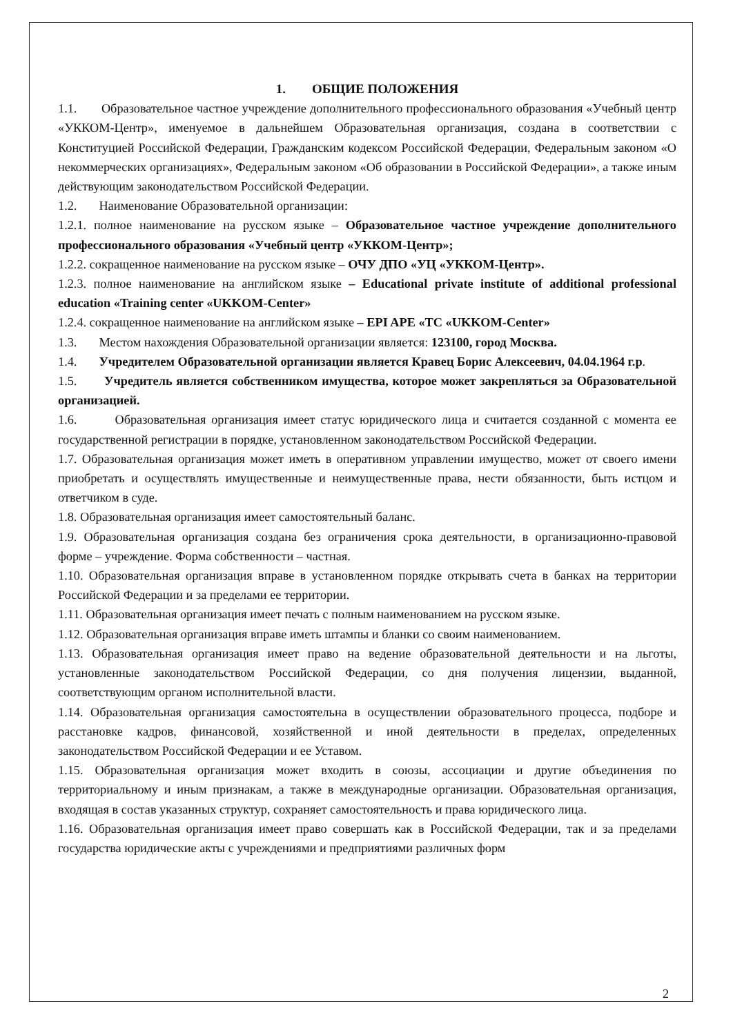1. ОБЩИЕ ПОЛОЖЕНИЯ
1.1. Образовательное частное учреждение дополнительного профессионального образования «Учебный центр «УККОМ-Центр», именуемое в дальнейшем Образовательная организация, создана в соответствии с Конституцией Российской Федерации, Гражданским кодексом Российской Федерации, Федеральным законом «О некоммерческих организациях», Федеральным законом «Об образовании в Российской Федерации», а также иным действующим законодательством Российской Федерации.
1.2. Наименование Образовательной организации:
1.2.1. полное наименование на русском языке – Образовательное частное учреждение дополнительного профессионального образования «Учебный центр «УККОМ-Центр»;
1.2.2. сокращенное наименование на русском языке – ОЧУ ДПО «УЦ «УККОМ-Центр».
1.2.3. полное наименование на английском языке – Educational private institute of additional professional education «Training center «UKKOM-Center»
1.2.4. сокращенное наименование на английском языке – EPI APE «TC «UKKOM-Center»
1.3. Местом нахождения Образовательной организации является: 123100, город Москва.
1.4. Учредителем Образовательной организации является Кравец Борис Алексеевич, 04.04.1964 г.р.
1.5. Учредитель является собственником имущества, которое может закрепляться за Образовательной организацией.
1.6. Образовательная организация имеет статус юридического лица и считается созданной с момента ее государственной регистрации в порядке, установленном законодательством Российской Федерации.
1.7. Образовательная организация может иметь в оперативном управлении имущество, может от своего имени приобретать и осуществлять имущественные и неимущественные права, нести обязанности, быть истцом и ответчиком в суде.
1.8. Образовательная организация имеет самостоятельный баланс.
1.9. Образовательная организация создана без ограничения срока деятельности, в организационно-правовой форме – учреждение. Форма собственности – частная.
1.10. Образовательная организация вправе в установленном порядке открывать счета в банках на территории Российской Федерации и за пределами ее территории.
1.11. Образовательная организация имеет печать с полным наименованием на русском языке.
1.12. Образовательная организация вправе иметь штампы и бланки со своим наименованием.
1.13. Образовательная организация имеет право на ведение образовательной деятельности и на льготы, установленные законодательством Российской Федерации, со дня получения лицензии, выданной, соответствующим органом исполнительной власти.
1.14. Образовательная организация самостоятельна в осуществлении образовательного процесса, подборе и расстановке кадров, финансовой, хозяйственной и иной деятельности в пределах, определенных законодательством Российской Федерации и ее Уставом.
1.15. Образовательная организация может входить в союзы, ассоциации и другие объединения по территориальному и иным признакам, а также в международные организации. Образовательная организация, входящая в состав указанных структур, сохраняет самостоятельность и права юридического лица.
1.16. Образовательная организация имеет право совершать как в Российской Федерации, так и за пределами государства юридические акты с учреждениями и предприятиями различных форм
2